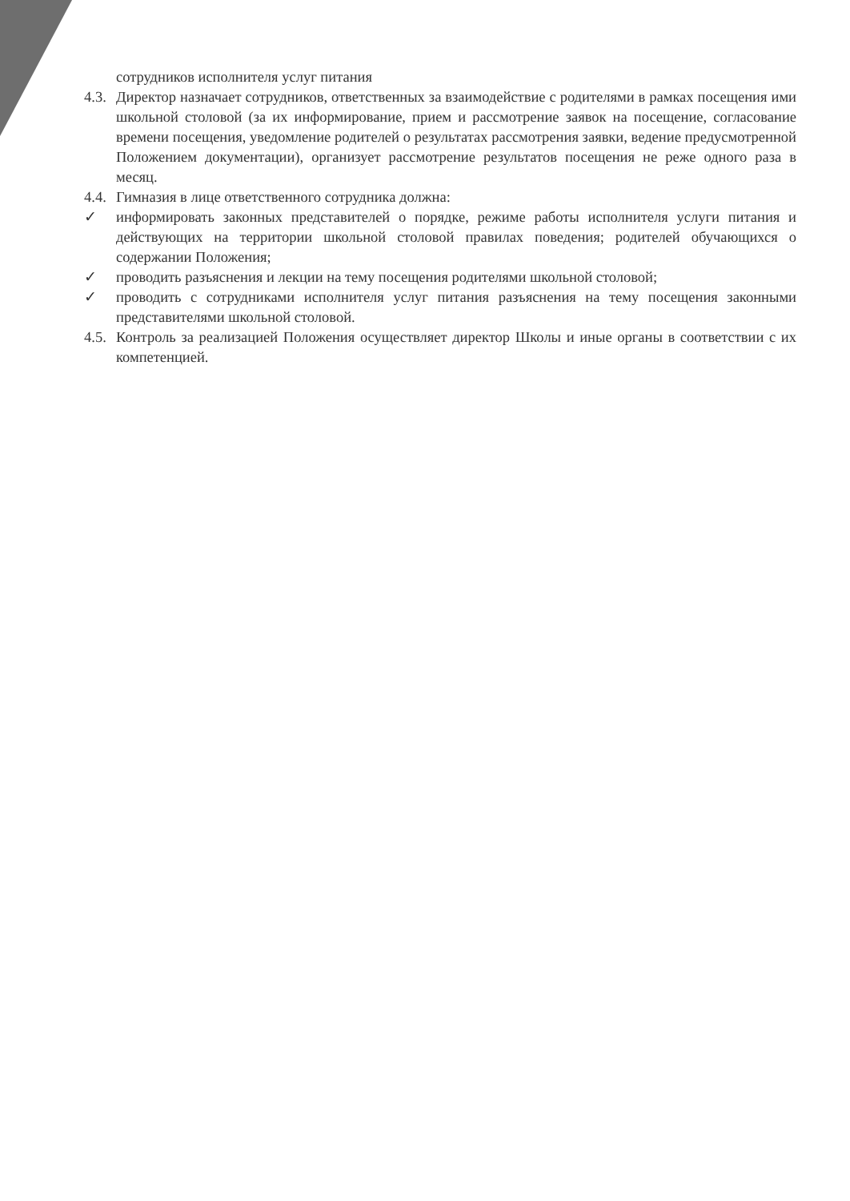сотрудников исполнителя услуг питания
4.3.
Директор назначает сотрудников, ответственных за взаимодействие с родителями в рамках посещения ими школьной столовой (за их информирование, прием и рассмотрение заявок на посещение, согласование времени посещения, уведомление родителей о результатах рассмотрения заявки, ведение предусмотренной Положением документации), организует рассмотрение результатов посещения не реже одного раза в месяц.
4.4.
Гимназия в лице ответственного сотрудника должна:
✓ информировать законных представителей о порядке, режиме работы исполнителя услуги питания и действующих на территории школьной столовой правилах поведения; родителей обучающихся о содержании Положения;
✓ проводить разъяснения и лекции на тему посещения родителями школьной столовой;
✓ проводить с сотрудниками исполнителя услуг питания разъяснения на тему посещения законными представителями школьной столовой.
4.5.
Контроль за реализацией Положения осуществляет директор Школы и иные органы в соответствии с их компетенцией.